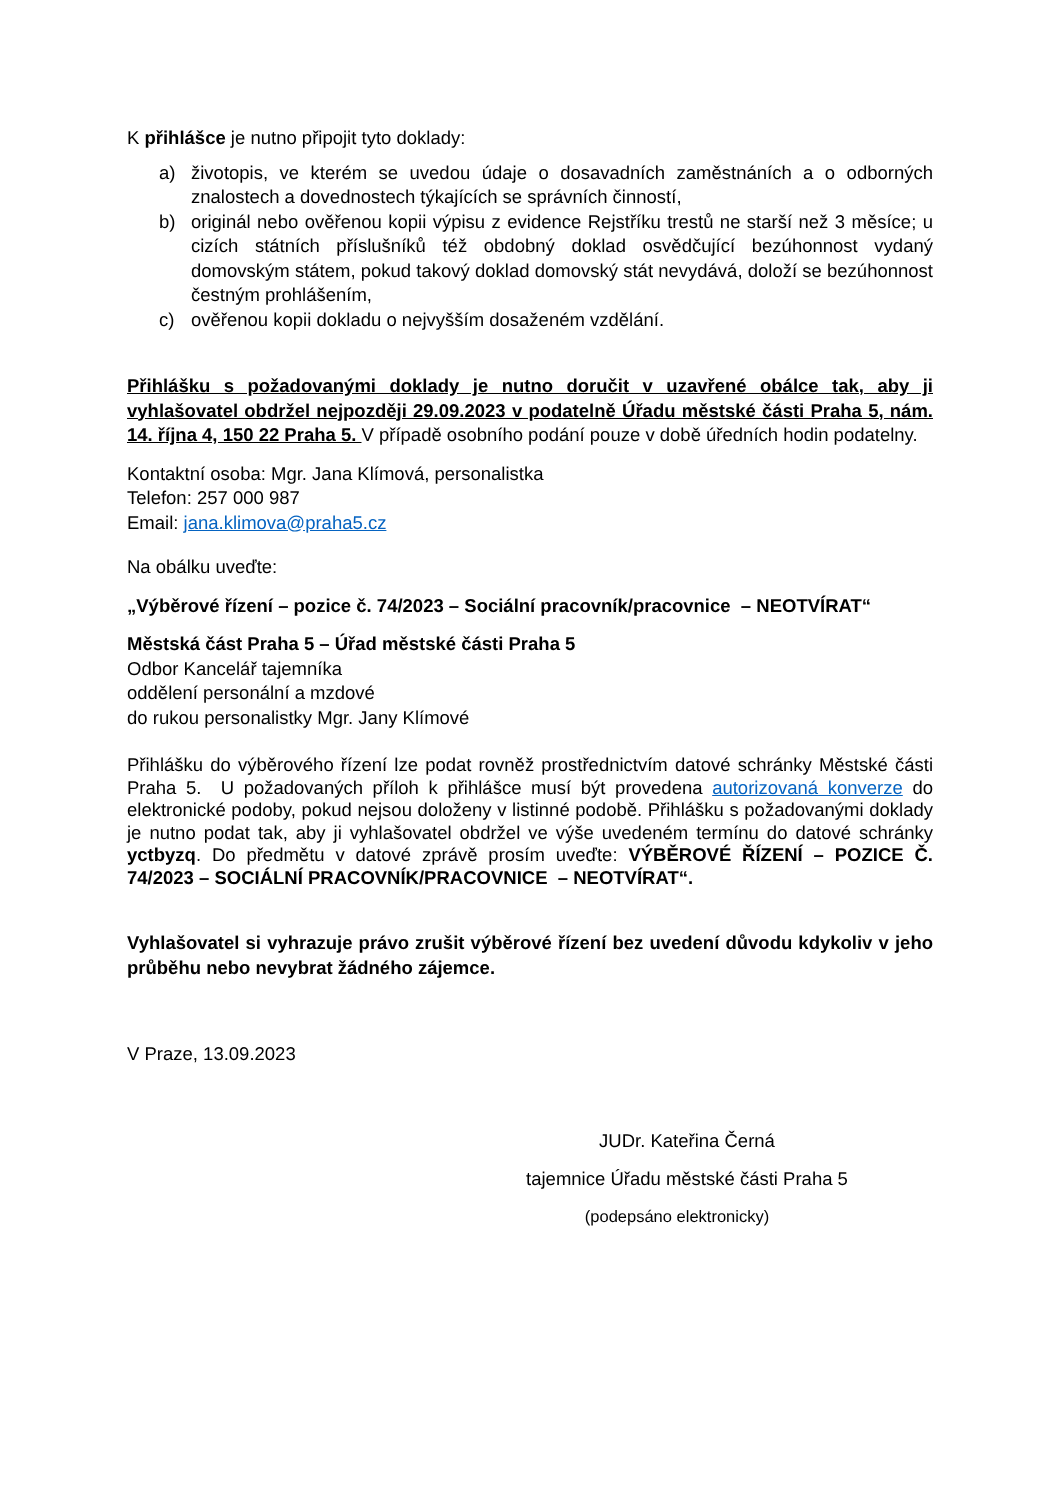K přihlášce je nutno připojit tyto doklady:
a) životopis, ve kterém se uvedou údaje o dosavadních zaměstnáních a o odborných znalostech a dovednostech týkajících se správních činností,
b) originál nebo ověřenou kopii výpisu z evidence Rejstříku trestů ne starší než 3 měsíce; u cizích státních příslušníků též obdobný doklad osvědčující bezúhonnost vydaný domovským státem, pokud takový doklad domovský stát nevydává, doloží se bezúhonnost čestným prohlášením,
c) ověřenou kopii dokladu o nejvyšším dosaženém vzdělání.
Přihlášku s požadovanými doklady je nutno doručit v uzavřené obálce tak, aby ji vyhlašovatel obdržel nejpozději 29.09.2023 v podatelně Úřadu městské části Praha 5, nám. 14. října 4, 150 22 Praha 5. V případě osobního podání pouze v době úředních hodin podatelny.
Kontaktní osoba: Mgr. Jana Klímová, personalistka
Telefon: 257 000 987
Email: jana.klimova@praha5.cz
Na obálku uveďte:
„Výběrové řízení – pozice č. 74/2023 – Sociální pracovník/pracovnice – NEOTVÍRAT“
Městská část Praha 5 – Úřad městské části Praha 5
Odbor Kancelář tajemníka
oddělení personální a mzdové
do rukou personalistky Mgr. Jany Klímové
Přihlášku do výběrového řízení lze podat rovněž prostřednictvím datové schránky Městské části Praha 5. U požadovaných příloh k přihlášce musí být provedena autorizovaná konverze do elektronické podoby, pokud nejsou doloženy v listinné podobě. Přihlášku s požadovanými doklady je nutno podat tak, aby ji vyhlašovatel obdržel ve výše uvedeném termínu do datové schránky yctbyzq. Do předmětu v datové zprávě prosím uveďte: VÝBĚROVÉ ŘÍZENÍ – POZICE Č. 74/2023 – SOCIÁLNÍ PRACOVNÍK/PRACOVNICE – NEOTVÍRAT“.
Vyhlašovatel si vyhrazuje právo zrušit výběrové řízení bez uvedení důvodu kdykoliv v jeho průběhu nebo nevybrat žádného zájemce.
V Praze, 13.09.2023
JUDr. Kateřina Černá
tajemnice Úřadu městské části Praha 5
(podepsáno elektronicky)